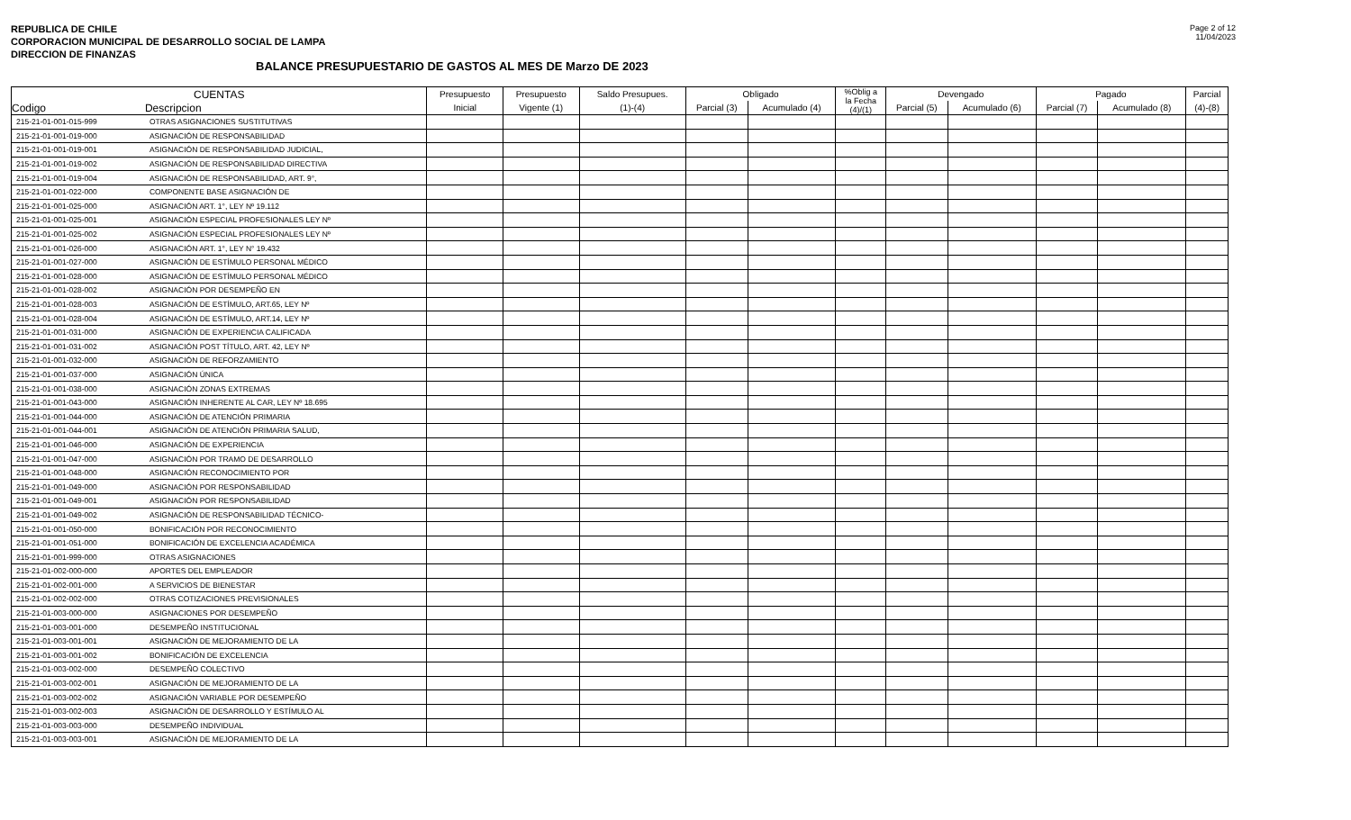REPUBLICA DE CHILE
CORPORACION MUNICIPAL DE DESARROLLO SOCIAL DE LAMPA
DIRECCION DE FINANZAS
Page 2 of 12
11/04/2023
BALANCE PRESUPUESTARIO DE GASTOS AL MES DE Marzo DE 2023
| CUENTAS | | Presupuesto | Presupuesto | Saldo Presupues. | Obligado | | %Oblig a la Fecha (4)/(1) | Devengado | | Pagado | | Parcial |
| --- | --- | --- | --- | --- | --- | --- | --- | --- | --- | --- | --- | --- |
| Codigo | Descripcion | Inicial | Vigente (1) | (1)-(4) | Parcial (3) | Acumulado (4) | | Parcial (5) | Acumulado (6) | Parcial (7) | Acumulado (8) | (4)-(8) |
| 215-21-01-001-015-999 | OTRAS ASIGNACIONES SUSTITUTIVAS | | | | | | | | | | | |
| 215-21-01-001-019-000 | ASIGNACIÓN DE RESPONSABILIDAD | | | | | | | | | | | |
| 215-21-01-001-019-001 | ASIGNACIÓN DE RESPONSABILIDAD JUDICIAL, | | | | | | | | | | | |
| 215-21-01-001-019-002 | ASIGNACIÓN DE RESPONSABILIDAD DIRECTIVA | | | | | | | | | | | |
| 215-21-01-001-019-004 | ASIGNACIÓN DE RESPONSABILIDAD, ART. 9°, | | | | | | | | | | | |
| 215-21-01-001-022-000 | COMPONENTE BASE ASIGNACIÓN DE | | | | | | | | | | | |
| 215-21-01-001-025-000 | ASIGNACIÓN ART. 1°, LEY Nº 19.112 | | | | | | | | | | | |
| 215-21-01-001-025-001 | ASIGNACIÓN ESPECIAL PROFESIONALES LEY Nº | | | | | | | | | | | |
| 215-21-01-001-025-002 | ASIGNACIÓN ESPECIAL PROFESIONALES LEY Nº | | | | | | | | | | | |
| 215-21-01-001-026-000 | ASIGNACIÓN ART. 1°, LEY N° 19.432 | | | | | | | | | | | |
| 215-21-01-001-027-000 | ASIGNACIÓN DE ESTÍMULO PERSONAL MÉDICO | | | | | | | | | | | |
| 215-21-01-001-028-000 | ASIGNACIÓN DE ESTÍMULO PERSONAL MÉDICO | | | | | | | | | | | |
| 215-21-01-001-028-002 | ASIGNACIÓN POR DESEMPEÑO EN | | | | | | | | | | | |
| 215-21-01-001-028-003 | ASIGNACIÓN DE ESTÍMULO, ART.65, LEY Nº | | | | | | | | | | | |
| 215-21-01-001-028-004 | ASIGNACIÓN DE ESTÍMULO, ART.14, LEY Nº | | | | | | | | | | | |
| 215-21-01-001-031-000 | ASIGNACIÓN DE EXPERIENCIA CALIFICADA | | | | | | | | | | | |
| 215-21-01-001-031-002 | ASIGNACIÓN POST TÍTULO, ART. 42, LEY Nº | | | | | | | | | | | |
| 215-21-01-001-032-000 | ASIGNACIÓN DE REFORZAMIENTO | | | | | | | | | | | |
| 215-21-01-001-037-000 | ASIGNACIÓN ÚNICA | | | | | | | | | | | |
| 215-21-01-001-038-000 | ASIGNACIÓN ZONAS EXTREMAS | | | | | | | | | | | |
| 215-21-01-001-043-000 | ASIGNACIÓN INHERENTE AL CAR, LEY Nº 18.695 | | | | | | | | | | | |
| 215-21-01-001-044-000 | ASIGNACIÓN DE ATENCIÓN PRIMARIA | | | | | | | | | | | |
| 215-21-01-001-044-001 | ASIGNACIÓN DE ATENCIÓN PRIMARIA SALUD, | | | | | | | | | | | |
| 215-21-01-001-046-000 | ASIGNACIÓN DE EXPERIENCIA | | | | | | | | | | | |
| 215-21-01-001-047-000 | ASIGNACIÓN POR TRAMO DE DESARROLLO | | | | | | | | | | | |
| 215-21-01-001-048-000 | ASIGNACIÓN RECONOCIMIENTO POR | | | | | | | | | | | |
| 215-21-01-001-049-000 | ASIGNACIÓN POR RESPONSABILIDAD | | | | | | | | | | | |
| 215-21-01-001-049-001 | ASIGNACIÓN POR RESPONSABILIDAD | | | | | | | | | | | |
| 215-21-01-001-049-002 | ASIGNACIÓN DE RESPONSABILIDAD TÉCNICO- | | | | | | | | | | | |
| 215-21-01-001-050-000 | BONIFICACIÓN POR RECONOCIMIENTO | | | | | | | | | | | |
| 215-21-01-001-051-000 | BONIFICACIÓN DE EXCELENCIA ACADÉMICA | | | | | | | | | | | |
| 215-21-01-001-999-000 | OTRAS ASIGNACIONES | | | | | | | | | | | |
| 215-21-01-002-000-000 | APORTES DEL EMPLEADOR | | | | | | | | | | | |
| 215-21-01-002-001-000 | A SERVICIOS DE BIENESTAR | | | | | | | | | | | |
| 215-21-01-002-002-000 | OTRAS COTIZACIONES PREVISIONALES | | | | | | | | | | | |
| 215-21-01-003-000-000 | ASIGNACIONES POR DESEMPEÑO | | | | | | | | | | | |
| 215-21-01-003-001-000 | DESEMPEÑO INSTITUCIONAL | | | | | | | | | | | |
| 215-21-01-003-001-001 | ASIGNACIÓN DE MEJORAMIENTO DE LA | | | | | | | | | | | |
| 215-21-01-003-001-002 | BONIFICACIÓN DE EXCELENCIA | | | | | | | | | | | |
| 215-21-01-003-002-000 | DESEMPEÑO COLECTIVO | | | | | | | | | | | |
| 215-21-01-003-002-001 | ASIGNACIÓN DE MEJORAMIENTO DE LA | | | | | | | | | | | |
| 215-21-01-003-002-002 | ASIGNACIÓN VARIABLE POR DESEMPEÑO | | | | | | | | | | | |
| 215-21-01-003-002-003 | ASIGNACIÓN DE DESARROLLO Y ESTÍMULO AL | | | | | | | | | | | |
| 215-21-01-003-003-000 | DESEMPEÑO INDIVIDUAL | | | | | | | | | | | |
| 215-21-01-003-003-001 | ASIGNACIÓN DE MEJORAMIENTO DE LA | | | | | | | | | | | |